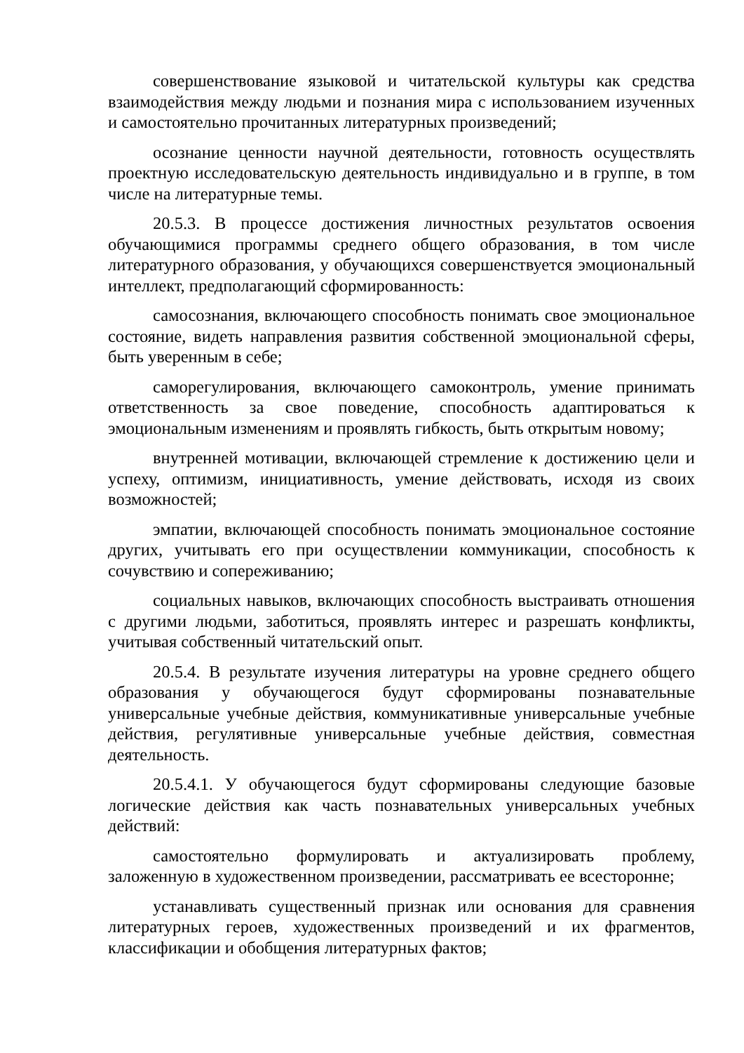совершенствование языковой и читательской культуры как средства взаимодействия между людьми и познания мира с использованием изученных и самостоятельно прочитанных литературных произведений;
осознание ценности научной деятельности, готовность осуществлять проектную исследовательскую деятельность индивидуально и в группе, в том числе на литературные темы.
20.5.3. В процессе достижения личностных результатов освоения обучающимися программы среднего общего образования, в том числе литературного образования, у обучающихся совершенствуется эмоциональный интеллект, предполагающий сформированность:
самосознания, включающего способность понимать свое эмоциональное состояние, видеть направления развития собственной эмоциональной сферы, быть уверенным в себе;
саморегулирования, включающего самоконтроль, умение принимать ответственность за свое поведение, способность адаптироваться к эмоциональным изменениям и проявлять гибкость, быть открытым новому;
внутренней мотивации, включающей стремление к достижению цели и успеху, оптимизм, инициативность, умение действовать, исходя из своих возможностей;
эмпатии, включающей способность понимать эмоциональное состояние других, учитывать его при осуществлении коммуникации, способность к сочувствию и сопереживанию;
социальных навыков, включающих способность выстраивать отношения с другими людьми, заботиться, проявлять интерес и разрешать конфликты, учитывая собственный читательский опыт.
20.5.4. В результате изучения литературы на уровне среднего общего образования у обучающегося будут сформированы познавательные универсальные учебные действия, коммуникативные универсальные учебные действия, регулятивные универсальные учебные действия, совместная деятельность.
20.5.4.1. У обучающегося будут сформированы следующие базовые логические действия как часть познавательных универсальных учебных действий:
самостоятельно формулировать и актуализировать проблему, заложенную в художественном произведении, рассматривать ее всесторонне;
устанавливать существенный признак или основания для сравнения литературных героев, художественных произведений и их фрагментов, классификации и обобщения литературных фактов;